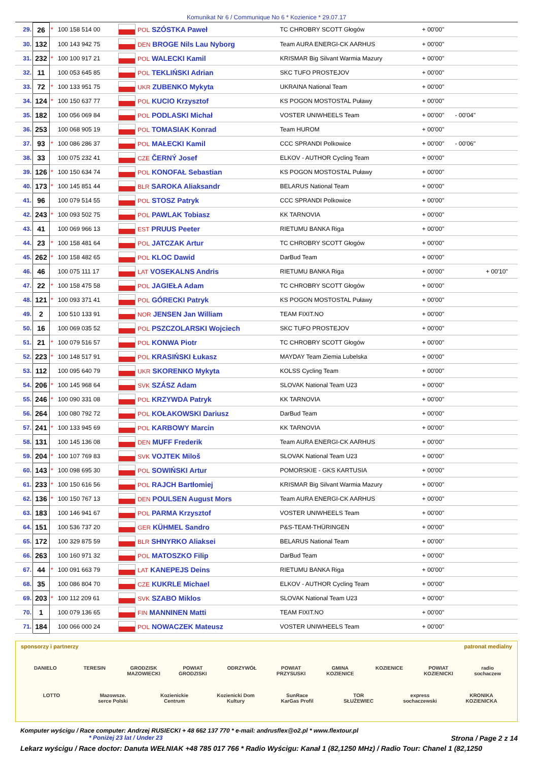Komunikat Nr 6 / Communique No 6 * Kozienice * 29.07.17
| 29. | 26 | * | 100 158 514 00 | | POL SZÓSTKA Paweł | TC CHROBRY SCOTT Głogów | + 00'00" | | |
| 30. | 132 | | 100 143 942 75 | | DEN BROGE Nils Lau Nyborg | Team AURA ENERGI-CK AARHUS | + 00'00" | | |
| 31. | 232 | * | 100 100 917 21 | | POL WALECKI Kamil | KRISMAR Big Silvant Warmia Mazury | + 00'00" | | |
| 32. | 11 | | 100 053 645 85 | | POL TEKLIŃSKI Adrian | SKC TUFO PROSTEJOV | + 00'00" | | |
| 33. | 72 | * | 100 133 951 75 | | UKR ZUBENKO Mykyta | UKRAINA National Team | + 00'00" | | |
| 34. | 124 | * | 100 150 637 77 | | POL KUCIO Krzysztof | KS POGON MOSTOSTAL Puławy | + 00'00" | | |
| 35. | 182 | | 100 056 069 84 | | POL PODLASKI Michał | VOSTER UNIWHEELS Team | + 00'00" | - 00'04" | |
| 36. | 253 | | 100 068 905 19 | | POL TOMASIAK Konrad | Team HUROM | + 00'00" | | |
| 37. | 93 | * | 100 086 286 37 | | POL MAŁECKI Kamil | CCC SPRANDI Polkowice | + 00'00" | - 00'06" | |
| 38. | 33 | | 100 075 232 41 | | CZE ČERNÝ Josef | ELKOV - AUTHOR Cycling Team | + 00'00" | | |
| 39. | 126 | * | 100 150 634 74 | | POL KONOFAŁ Sebastian | KS POGON MOSTOSTAL Puławy | + 00'00" | | |
| 40. | 173 | * | 100 145 851 44 | | BLR SAROKA Aliaksandr | BELARUS National Team | + 00'00" | | |
| 41. | 96 | | 100 079 514 55 | | POL STOSZ Patryk | CCC SPRANDI Polkowice | + 00'00" | | |
| 42. | 243 | * | 100 093 502 75 | | POL PAWLAK Tobiasz | KK TARNOVIA | + 00'00" | | |
| 43. | 41 | | 100 069 966 13 | | EST PRUUS Peeter | RIETUMU BANKA Riga | + 00'00" | | |
| 44. | 23 | * | 100 158 481 64 | | POL JATCZAK Artur | TC CHROBRY SCOTT Głogów | + 00'00" | | |
| 45. | 262 | * | 100 158 482 65 | | POL KLOC Dawid | DarBud Team | + 00'00" | | |
| 46. | 46 | | 100 075 111 17 | | LAT VOSEKALNS Andris | RIETUMU BANKA Riga | + 00'00" | | + 00'10" |
| 47. | 22 | * | 100 158 475 58 | | POL JAGIEŁA Adam | TC CHROBRY SCOTT Głogów | + 00'00" | | |
| 48. | 121 | * | 100 093 371 41 | | POL GÓRECKI Patryk | KS POGON MOSTOSTAL Puławy | + 00'00" | | |
| 49. | 2 | | 100 510 133 91 | | NOR JENSEN Jan William | TEAM FIXIT.NO | + 00'00" | | |
| 50. | 16 | | 100 069 035 52 | | POL PSZCZOLARSKI Wojciech | SKC TUFO PROSTEJOV | + 00'00" | | |
| 51. | 21 | * | 100 079 516 57 | | POL KONWA Piotr | TC CHROBRY SCOTT Głogów | + 00'00" | | |
| 52. | 223 | * | 100 148 517 91 | | POL KRASIŃSKI Łukasz | MAYDAY Team Ziemia Lubelska | + 00'00" | | |
| 53. | 112 | | 100 095 640 79 | | UKR SKORENKO Mykyta | KOLSS Cycling Team | + 00'00" | | |
| 54. | 206 | * | 100 145 968 64 | | SVK SZÁSZ Adam | SLOVAK National Team U23 | + 00'00" | | |
| 55. | 246 | * | 100 090 331 08 | | POL KRZYWDA Patryk | KK TARNOVIA | + 00'00" | | |
| 56. | 264 | | 100 080 792 72 | | POL KOŁAKOWSKI Dariusz | DarBud Team | + 00'00" | | |
| 57. | 241 | * | 100 133 945 69 | | POL KARBOWY Marcin | KK TARNOVIA | + 00'00" | | |
| 58. | 131 | | 100 145 136 08 | | DEN MUFF Frederik | Team AURA ENERGI-CK AARHUS | + 00'00" | | |
| 59. | 204 | * | 100 107 769 83 | | SVK VOJTEK Miloš | SLOVAK National Team U23 | + 00'00" | | |
| 60. | 143 | * | 100 098 695 30 | | POL SOWIŃSKI Artur | POMORSKIE - GKS KARTUSIA | + 00'00" | | |
| 61. | 233 | * | 100 150 616 56 | | POL RAJCH Bartłomiej | KRISMAR Big Silvant Warmia Mazury | + 00'00" | | |
| 62. | 136 | * | 100 150 767 13 | | DEN POULSEN August Mors | Team AURA ENERGI-CK AARHUS | + 00'00" | | |
| 63. | 183 | | 100 146 941 67 | | POL PARMA Krzysztof | VOSTER UNIWHEELS Team | + 00'00" | | |
| 64. | 151 | | 100 536 737 20 | | GER KÜHMEL Sandro | P&S-TEAM-THÜRINGEN | + 00'00" | | |
| 65. | 172 | | 100 329 875 59 | | BLR SHNYRKO Aliaksei | BELARUS National Team | + 00'00" | | |
| 66. | 263 | | 100 160 971 32 | | POL MATOSZKO Filip | DarBud Team | + 00'00" | | |
| 67. | 44 | * | 100 091 663 79 | | LAT KANEPEJS Deins | RIETUMU BANKA Riga | + 00'00" | | |
| 68. | 35 | | 100 086 804 70 | | CZE KUKRLE Michael | ELKOV - AUTHOR Cycling Team | + 00'00" | | |
| 69. | 203 | * | 100 112 209 61 | | SVK SZABO Miklos | SLOVAK National Team U23 | + 00'00" | | |
| 70. | 1 | | 100 079 136 65 | | FIN MANNINEN Matti | TEAM FIXIT.NO | + 00'00" | | |
| 71. | 184 | | 100 066 000 24 | | POL NOWACZEK Mateusz | VOSTER UNIWHEELS Team | + 00'00" | | |
sponsorzy i partnerzy patronat medialny
DANIELO TERESIN GRODZISK MAZOWIECKI POWIAT GRODZISKI ODRZYWÓŁ POWIAT PRZYSUSKI GMINA KOZIENICE KOZIENICE POWIAT KOZIENICKI radio sochaczew
LOTTO Mazowsze. serce Polski Kozienickie Centrum Kozienicki Dom Kultury SunRace KarGas Profil TOR SŁUŻEWIEC express sochaczewski KRONIKA KOZIENICKA
Komputer wyścigu / Race computer: Andrzej RUSIECKI + 48 662 137 770 * e-mail: andrusflex@o2.pl * www.flextour.pl
* Poniżej 23 lat / Under 23 Strona / Page 2 z 14
Lekarz wyścigu / Race doctor: Danuta WEŁNIAK +48 785 017 766 * Radio Wyścigu: Kanał 1 (82,1250 MHz) / Radio Tour: Chanel 1 (82,1250